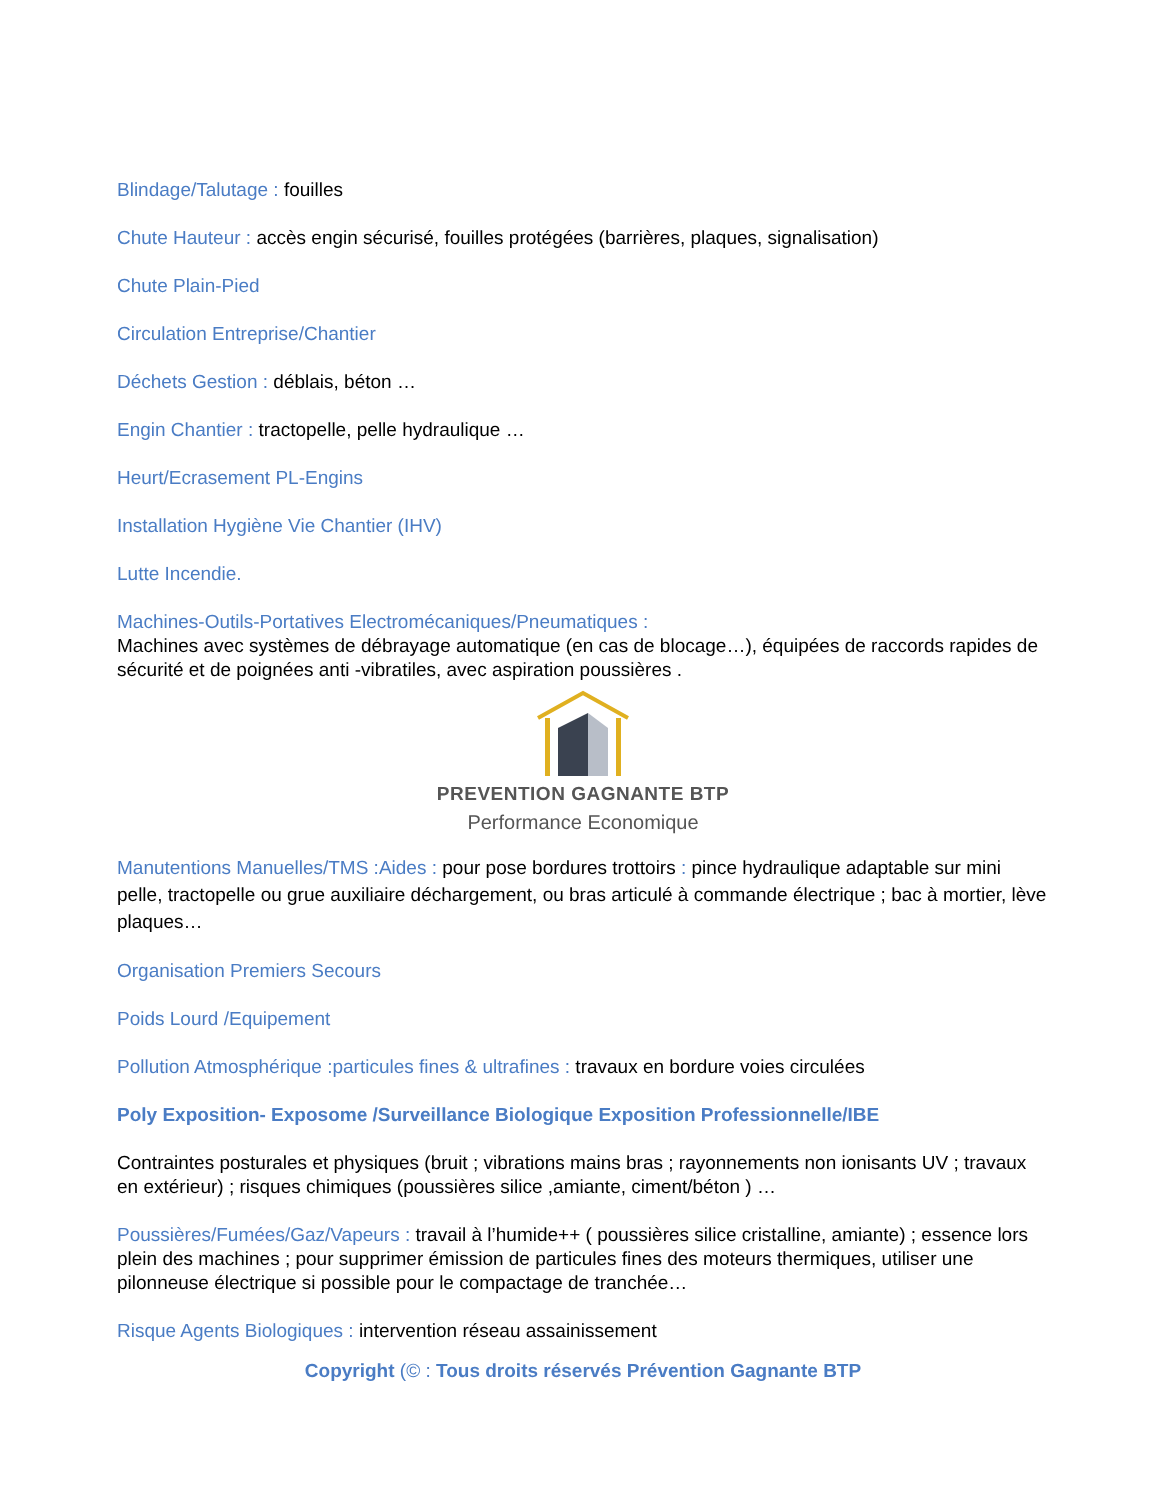Blindage/Talutage : fouilles
Chute Hauteur : accès engin sécurisé, fouilles protégées (barrières, plaques, signalisation)
Chute Plain-Pied
Circulation Entreprise/Chantier
Déchets Gestion : déblais, béton …
Engin Chantier : tractopelle, pelle hydraulique …
Heurt/Ecrasement PL-Engins
Installation Hygiène Vie Chantier (IHV)
Lutte Incendie.
Machines-Outils-Portatives Electromécaniques/Pneumatiques :
Machines avec systèmes de débrayage automatique (en cas de blocage…), équipées de raccords rapides de sécurité et de poignées anti -vibratiles, avec aspiration poussières .
PREVENTION GAGNANTE BTP
Performance Economique
Manutentions Manuelles/TMS :Aides : pour pose bordures trottoirs : pince hydraulique adaptable sur mini pelle, tractopelle ou grue auxiliaire déchargement, ou bras articulé à commande électrique ; bac à mortier, lève plaques…
Organisation Premiers Secours
Poids Lourd /Equipement
Pollution Atmosphérique :particules fines & ultrafines : travaux en bordure voies circulées
Poly Exposition- Exposome /Surveillance Biologique Exposition Professionnelle/IBE
Contraintes posturales et physiques (bruit ; vibrations mains bras ; rayonnements non ionisants UV ; travaux en extérieur) ; risques chimiques (poussières silice ,amiante, ciment/béton ) …
Poussières/Fumées/Gaz/Vapeurs : travail à l’humide++ ( poussières silice cristalline, amiante) ; essence lors plein des machines ; pour supprimer émission de particules fines des moteurs thermiques, utiliser une pilonneuse électrique si possible pour le compactage de tranchée…
Risque Agents Biologiques : intervention réseau assainissement
Copyright (© : Tous droits réservés Prévention Gagnante BTP